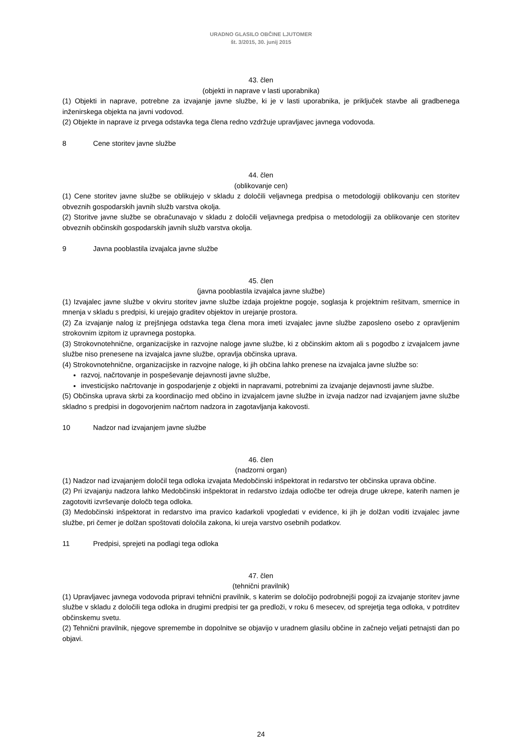URADNO GLASILO OBČINE LJUTOMER
št. 3/2015, 30. junij 2015
43. člen
(objekti in naprave v lasti uporabnika)
(1) Objekti in naprave, potrebne za izvajanje javne službe, ki je v lasti uporabnika, je priključek stavbe ali gradbenega inženirskega objekta na javni vodovod.
(2) Objekte in naprave iz prvega odstavka tega člena redno vzdržuje upravljavec javnega vodovoda.
8 Cene storitev javne službe
44. člen
(oblikovanje cen)
(1) Cene storitev javne službe se oblikujejo v skladu z določili veljavnega predpisa o metodologiji oblikovanju cen storitev obveznih gospodarskih javnih služb varstva okolja.
(2) Storitve javne službe se obračunavajo v skladu z določili veljavnega predpisa o metodologiji za oblikovanje cen storitev obveznih občinskih gospodarskih javnih služb varstva okolja.
9 Javna pooblastila izvajalca javne službe
45. člen
(javna pooblastila izvajalca javne službe)
(1) Izvajalec javne službe v okviru storitev javne službe izdaja projektne pogoje, soglasja k projektnim rešitvam, smernice in mnenja v skladu s predpisi, ki urejajo graditev objektov in urejanje prostora.
(2) Za izvajanje nalog iz prejšnjega odstavka tega člena mora imeti izvajalec javne službe zaposleno osebo z opravljenim strokovnim izpitom iz upravnega postopka.
(3) Strokovnotehnične, organizacijske in razvojne naloge javne službe, ki z občinskim aktom ali s pogodbo z izvajalcem javne službe niso prenesene na izvajalca javne službe, opravlja občinska uprava.
(4) Strokovnotehnične, organizacijske in razvojne naloge, ki jih občina lahko prenese na izvajalca javne službe so:
razvoj, načrtovanje in pospeševanje dejavnosti javne službe,
investicijsko načrtovanje in gospodarjenje z objekti in napravami, potrebnimi za izvajanje dejavnosti javne službe.
(5) Občinska uprava skrbi za koordinacijo med občino in izvajalcem javne službe in izvaja nadzor nad izvajanjem javne službe skladno s predpisi in dogovorjenim načrtom nadzora in zagotavljanja kakovosti.
10 Nadzor nad izvajanjem javne službe
46. člen
(nadzorni organ)
(1) Nadzor nad izvajanjem določil tega odloka izvajata Medobčinski inšpektorat in redarstvo ter občinska uprava občine.
(2) Pri izvajanju nadzora lahko Medobčinski inšpektorat in redarstvo izdaja odločbe ter odreja druge ukrepe, katerih namen je zagotoviti izvrševanje določb tega odloka.
(3) Medobčinski inšpektorat in redarstvo ima pravico kadarkoli vpogledati v evidence, ki jih je dolžan voditi izvajalec javne službe, pri čemer je dolžan spoštovati določila zakona, ki ureja varstvo osebnih podatkov.
11 Predpisi, sprejeti na podlagi tega odloka
47. člen
(tehnični pravilnik)
(1) Upravljavec javnega vodovoda pripravi tehnični pravilnik, s katerim se določijo podrobnejši pogoji za izvajanje storitev javne službe v skladu z določili tega odloka in drugimi predpisi ter ga predloži, v roku 6 mesecev, od sprejetja tega odloka, v potrditev občinskemu svetu.
(2) Tehnični pravilnik, njegove spremembe in dopolnitve se objavijo v uradnem glasilu občine in začnejo veljati petnajsti dan po objavi.
24